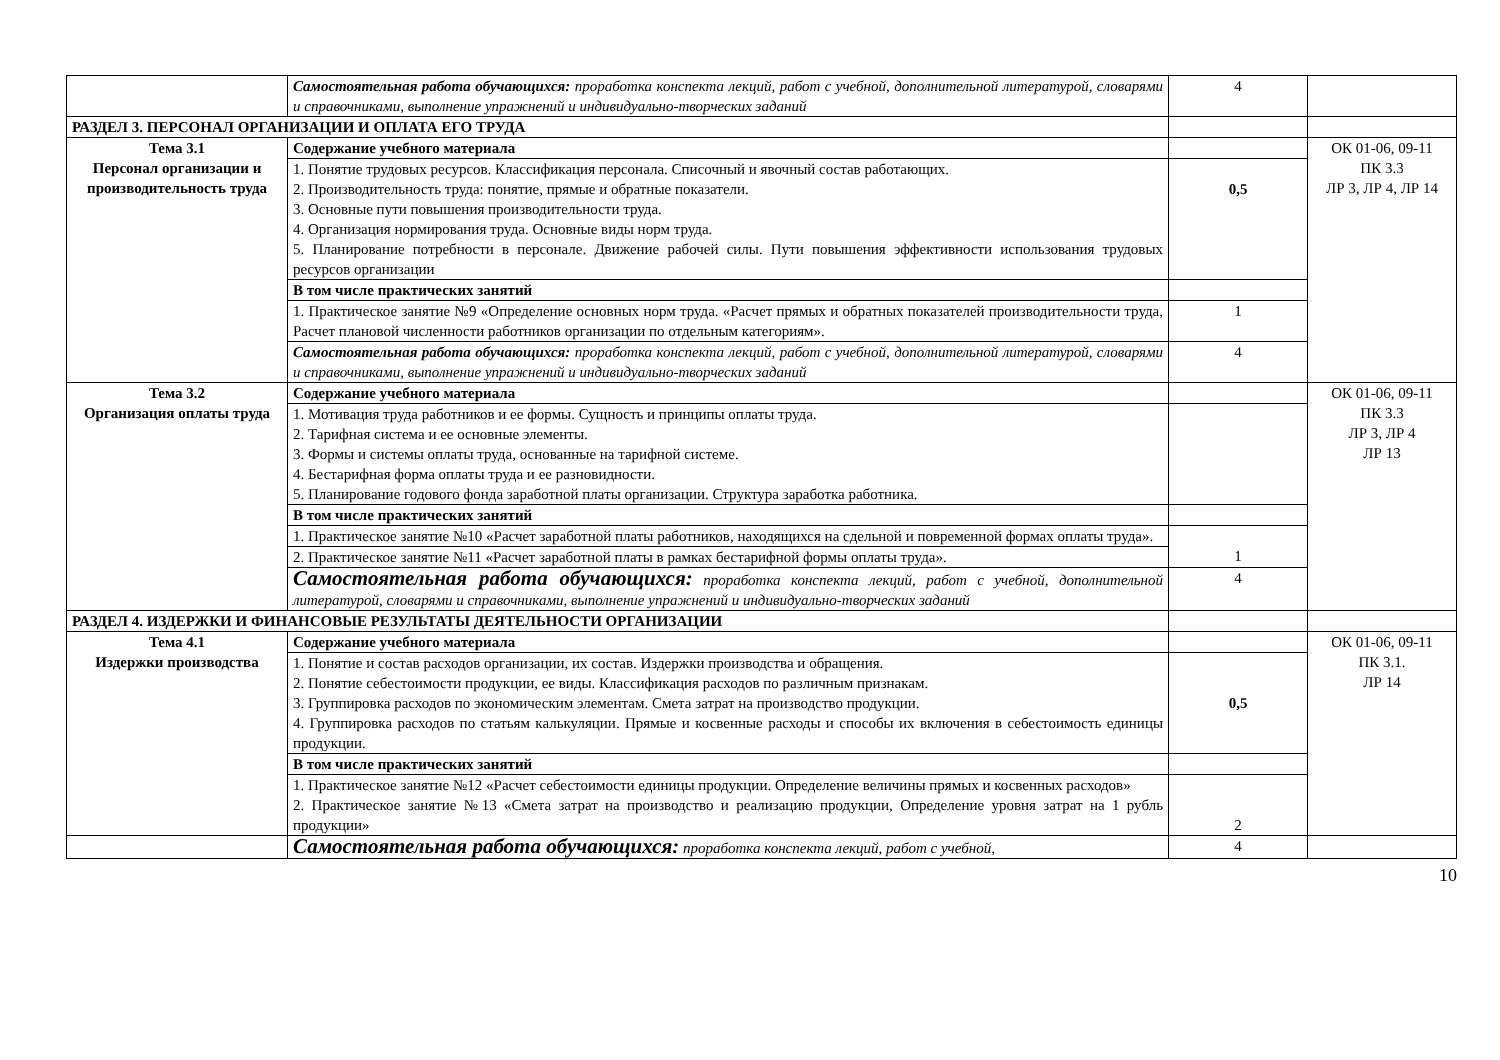| | Самостоятельная работа обучающихся: проработка конспекта лекций, работ с учебной, дополнительной литературой, словарями и справочниками, выполнение упражнений и индивидуально-творческих заданий | 4 | |
| РАЗДЕЛ 3. ПЕРСОНАЛ ОРГАНИЗАЦИИ И ОПЛАТА ЕГО ТРУДА | | | |
| Тема 3.1 Персонал организации и производительность труда | Содержание учебного материала | | ОК 01-06, 09-11 ПК 3.3 ЛР 3, ЛР 4, ЛР 14 |
| | 1. Понятие трудовых ресурсов. Классификация персонала. Списочный и явочный состав работающих. 2. Производительность труда: понятие, прямые и обратные показатели. 3. Основные пути повышения производительности труда. 4. Организация нормирования труда. Основные виды норм труда. 5. Планирование потребности в персонале. Движение рабочей силы. Пути повышения эффективности использования трудовых ресурсов организации | 0,5 | |
| | В том числе практических занятий | | |
| | 1. Практическое занятие №9 «Определение основных норм труда. «Расчет прямых и обратных показателей производительности труда, Расчет плановой численности работников организации по отдельным категориям». | 1 | |
| | Самостоятельная работа обучающихся: проработка конспекта лекций, работ с учебной, дополнительной литературой, словарями и справочниками, выполнение упражнений и индивидуально-творческих заданий | 4 | |
| Тема 3.2 Организация оплаты труда | Содержание учебного материала | | ОК 01-06, 09-11 ПК 3.3 ЛР 3, ЛР 4 ЛР 13 |
| | 1. Мотивация труда работников и ее формы. Сущность и принципы оплаты труда. 2. Тарифная система и ее основные элементы. 3. Формы и системы оплаты труда, основанные на тарифной системе. 4. Бестарифная форма оплаты труда и ее разновидности. 5. Планирование годового фонда заработной платы организации. Структура заработка работника. | | |
| | В том числе практических занятий | | |
| | 1. Практическое занятие №10 «Расчет заработной платы работников, находящихся на сдельной и повременной формах оплаты труда». | 1 | |
| | 2. Практическое занятие №11 «Расчет заработной платы в рамках бестарифной формы оплаты труда». | | |
| | Самостоятельная работа обучающихся: проработка конспекта лекций, работ с учебной, дополнительной литературой, словарями и справочниками, выполнение упражнений и индивидуально-творческих заданий | 4 | |
| РАЗДЕЛ 4. ИЗДЕРЖКИ И ФИНАНСОВЫЕ РЕЗУЛЬТАТЫ ДЕЯТЕЛЬНОСТИ ОРГАНИЗАЦИИ | | | |
| Тема 4.1 Издержки производства | Содержание учебного материала | | ОК 01-06, 09-11 ПК 3.1. ЛР 14 |
| | 1. Понятие и состав расходов организации, их состав. Издержки производства и обращения. 2. Понятие себестоимости продукции, ее виды. Классификация расходов по различным признакам. 3. Группировка расходов по экономическим элементам. Смета затрат на производство продукции. 4. Группировка расходов по статьям калькуляции. Прямые и косвенные расходы и способы их включения в себестоимость единицы продукции. | 0,5 | |
| | В том числе практических занятий | | |
| | 1. Практическое занятие №12 «Расчет себестоимости единицы продукции. Определение величины прямых и косвенных расходов» 2. Практическое занятие №13 «Смета затрат на производство и реализацию продукции, Определение уровня затрат на 1 рубль продукции» | 2 | |
| | Самостоятельная работа обучающихся: проработка конспекта лекций, работ с учебной, | 4 | |
10